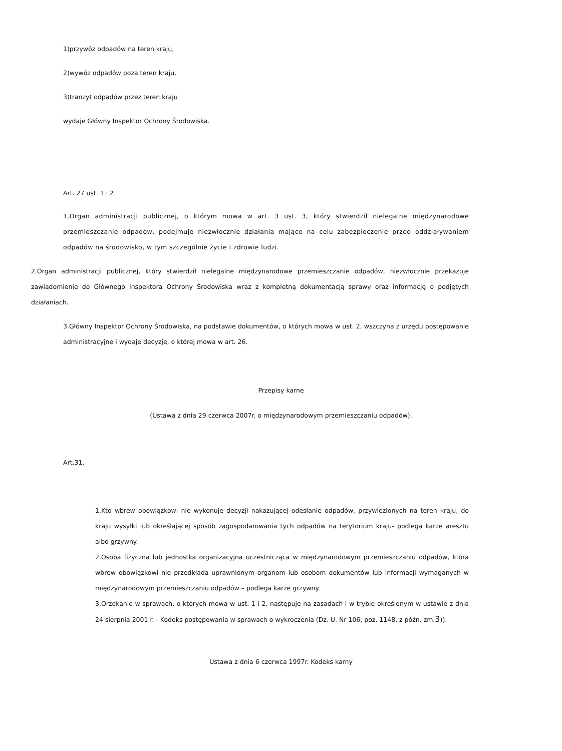1)przywóz odpadów na teren kraju,
2)wywóz odpadów poza teren kraju,
3)tranzyt odpadów przez teren kraju
wydaje Główny Inspektor Ochrony Środowiska.
Art. 27 ust. 1 i 2
1.Organ administracji publicznej, o którym mowa w art. 3 ust. 3, który stwierdził nielegalne międzynarodowe przemieszczanie odpadów, podejmuje niezwłocznie działania mające na celu zabezpieczenie przed oddziaływaniem odpadów na środowisko, w tym szczególnie życie i zdrowie ludzi.
2.Organ administracji publicznej, który stwierdził nielegalne międzynarodowe przemieszczanie odpadów, niezwłocznie przekazuje zawiadomienie do Głównego Inspektora Ochrony Środowiska wraz z kompletną dokumentacją sprawy oraz informację o podjętych działaniach.
3.Główny Inspektor Ochrony Środowiska, na podstawie dokumentów, o których mowa w ust. 2, wszczyna z urzędu postępowanie administracyjne i wydaje decyzje, o której mowa w art. 26.
Przepisy karne
(Ustawa z dnia 29 czerwca 2007r. o międzynarodowym przemieszczaniu odpadów).
Art.31.
1.Kto wbrew obowiązkowi nie wykonuje decyzji nakazującej odesłanie odpadów, przywiezionych na teren kraju, do kraju wysyłki lub określającej sposób zagospodarowania tych odpadów na terytorium kraju- podlega karze aresztu albo grzywny.
2.Osoba fizyczna lub jednostka organizacyjna uczestnicząca w międzynarodowym przemieszczaniu odpadów, która wbrew obowiązkowi nie przedkłada uprawnionym organom lub osobom dokumentów lub informacji wymaganych w międzynarodowym przemieszczaniu odpadów – podlega karze grzywny.
3.Orzekanie w sprawach, o których mowa w ust. 1 i 2, następuje na zasadach i w trybie określonym w ustawie z dnia 24 sierpnia 2001 r. - Kodeks postępowania w sprawach o wykroczenia (Dz. U. Nr 106, poz. 1148, z późn. zm.3)).
Ustawa z dnia 6 czerwca 1997r. Kodeks karny